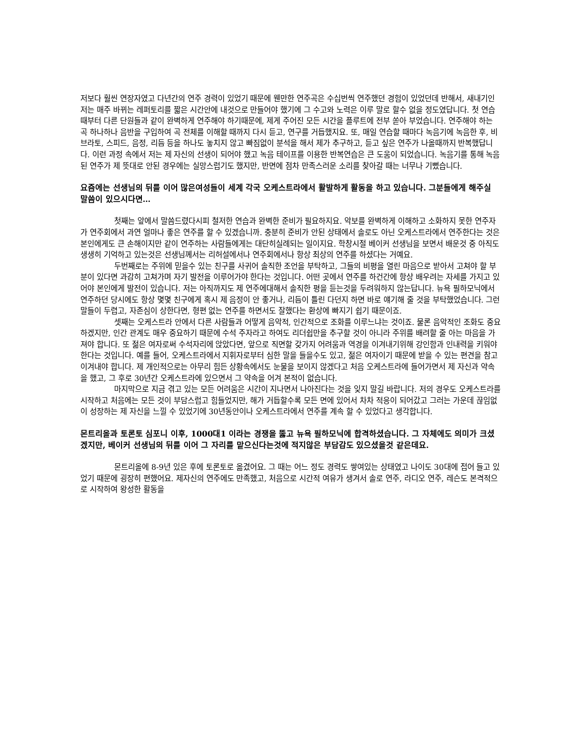저보다 훨씬 연장자였고 다년간의 연주 경력이 있었기 때문에 웬만한 연주곡은 수십번씩 연주했던 경험이 있었던데 반해서, 새내기인 저는 매주 바뀌는 레퍼토리를 짧은 시간안에 내것으로 만들어야 했기에 그 수고와 노력은 이루 말로 할수 없을 정도였답니다. 첫 연습때부터 다른 단원들과 같이 완벽하게 연주해야 하기때문에, 제게 주어진 모든 시간을 플루트에 전부 쏟아 부었습니다. 연주해야 하는 곡 하나하나 음반을 구입하여 곡 전체를 이해할 때까지 다시 듣고, 연구를 거듭했지요. 또, 매일 연습할 때마다 녹음기에 녹음한 후, 비브라토, 스피드, 음정, 리듬 등을 하나도 놓치지 않고 빠짐없이 분석을 해서 제가 추구하고, 듣고 싶은 연주가 나올때까지 반복했답니다. 이런 과정 속에서 저는 제 자신의 선생이 되어야 했고 녹음 테이프를 이용한 반복연습은 큰 도움이 되었습니다. 녹음기를 통해 녹음된 연주가 제 뜻대로 안된 경우에는 실망스럽기도 했지만, 반면에 점차 만족스러운 소리를 찾아갈 때는 너무나 기뻤습니다.
요즘에는 선생님의 뒤를 이어 많은여성들이 세계 각국 오케스트라에서 활발하게 활동을 하고 있습니다. 그분들에게 해주실 말씀이 있으시다면…
첫째는 앞에서 말씀드렸다시피 철저한 연습과 완벽한 준비가 필요하지요. 악보를 완벽하게 이해하고 소화하지 못한 연주자가 연주회에서 과연 얼마나 좋은 연주를 할 수 있겠습니까. 충분히 준비가 안된 상태에서 솔로도 아닌 오케스트라에서 연주한다는 것은 본인에게도 큰 손해이지만 같이 연주하는 사람들에게는 대단히실례되는 일이지요. 학창시절 베이커 선생님을 보면서 배운것 중 아직도 생생히 기억하고 있는것은 선생님께서는 리허설에서나 연주회에서나 항상 최상의 연주를 하셨다는 거예요.
두번째로는 주위에 믿을수 있는 친구를 사귀어 솔직한 조언을 부탁하고, 그들의 비평을 열린 마음으로 받아서 고쳐야 할 부분이 있다면 과감히 고쳐가며 자기 발전을 이루어가야 한다는 것입니다. 어떤 곳에서 연주를 하건간에 항상 배우려는 자세를 가지고 있어야 본인에게 발전이 있습니다. 저는 아직까지도 제 연주에대해서 솔직한 평을 듣는것을 두려워하지 않는답니다. 뉴욕 필하모닉에서 연주하던 당시에도 항상 몇몇 친구에게 혹시 제 음정이 안 좋거나, 리듬이 틀린 다던지 하면 바로 얘기해 줄 것을 부탁했었습니다. 그런말들이 두렵고, 자존심이 상한다면, 형편 없는 연주를 하면서도 잘했다는 환상에 빠지기 쉽기 때문이죠.
셋째는 오케스트라 안에서 다른 사람들과 어떻게 음악적, 인간적으로 조화를 이루느냐는 것이죠. 물론 음악적인 조화도 중요하겠지만, 인간 관계도 매우 중요하기 때문에 수석 주자라고 하여도 리더쉽만을 추구할 것이 아니라 주위를 배려할 줄 아는 마음을 가져야 합니다. 또 젊은 여자로써 수석자리에 앉았다면, 앞으로 직면할 갖가지 어려움과 역경을 이겨내기위해 강인함과 인내력을 키워야한다는 것입니다. 예를 들어, 오케스트라에서 지휘자로부터 심한 말을 들을수도 있고, 젊은 여자이기 때문에 받을 수 있는 편견을 참고 이겨내야 합니다. 제 개인적으로는 아무리 힘든 상황속에서도 눈물을 보이지 않겠다고 처음 오케스트라에 들어가면서 제 자신과 약속을 했고, 그 후로 30년간 오케스트라에 있으면서 그 약속을 어겨 본적이 없습니다.
마지막으로 지금 겪고 있는 모든 어려움은 시간이 지나면서 나아진다는 것을 잊지 말길 바랍니다. 저의 경우도 오케스트라를 시작하고 처음에는 모든 것이 부담스럽고 힘들었지만, 해가 거듭할수록 모든 면에 있어서 차차 적응이 되어갔고 그러는 가운데 끊임없이 성장하는 제 자신을 느낄 수 있었기에 30년동안이나 오케스트라에서 연주를 계속 할 수 있었다고 생각합니다.
몬트리올과 토론토 심포니 이후, 1000대1 이라는 경쟁을 뚫고 뉴욕 필하모닉에 합격하셨습니다. 그 자체에도 의미가 크셨겠지만, 베이커 선생님의 뒤를 이어 그 자리를 맡으신다는것에 적지않은 부담감도 있으셨을것 같은데요.
몬트리올에 8-9년 있은 후에 토론토로 옮겼어요. 그 때는 어느 정도 경력도 쌓여있는 상태였고 나이도 30대에 접어 들고 있었기 때문에 굉장히 편했어요. 제자신의 연주에도 만족했고, 처음으로 시간적 여유가 생겨서 솔로 연주, 라디오 연주, 레슨도 본격적으로 시작하여 왕성한 활동을